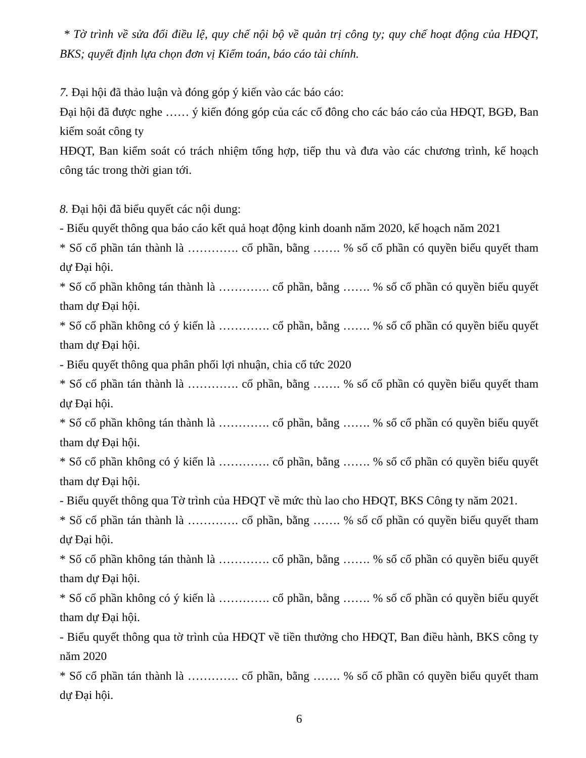* Tờ trình về sửa đổi điều lệ, quy chế nội bộ về quản trị công ty; quy chế hoạt động của HĐQT, BKS; quyết định lựa chọn đơn vị Kiểm toán, báo cáo tài chính.
7. Đại hội đã thảo luận và đóng góp ý kiến vào các báo cáo:
Đại hội đã được nghe …… ý kiến đóng góp của các cổ đông cho các báo cáo của HĐQT, BGĐ, Ban kiểm soát công ty
HĐQT, Ban kiểm soát có trách nhiệm tổng hợp, tiếp thu và đưa vào các chương trình, kế hoạch công tác trong thời gian tới.
8. Đại hội đã biểu quyết các nội dung:
- Biểu quyết thông qua báo cáo kết quả hoạt động kinh doanh năm 2020, kế hoạch năm 2021
* Số cổ phần tán thành là …………. cổ phần, bằng ……. % số cổ phần có quyền biểu quyết tham dự Đại hội.
* Số cổ phần không tán thành là …………. cổ phần, bằng ……. % số cổ phần có quyền biểu quyết tham dự Đại hội.
* Số cổ phần không có ý kiến là …………. cổ phần, bằng ……. % số cổ phần có quyền biểu quyết tham dự Đại hội.
- Biểu quyết thông qua phân phối lợi nhuận, chia cổ tức 2020
* Số cổ phần tán thành là …………. cổ phần, bằng ……. % số cổ phần có quyền biểu quyết tham dự Đại hội.
* Số cổ phần không tán thành là …………. cổ phần, bằng ……. % số cổ phần có quyền biểu quyết tham dự Đại hội.
* Số cổ phần không có ý kiến là …………. cổ phần, bằng ……. % số cổ phần có quyền biểu quyết tham dự Đại hội.
- Biểu quyết thông qua Tờ trình của HĐQT về mức thù lao cho HĐQT, BKS Công ty năm 2021.
* Số cổ phần tán thành là …………. cổ phần, bằng ……. % số cổ phần có quyền biểu quyết tham dự Đại hội.
* Số cổ phần không tán thành là …………. cổ phần, bằng ……. % số cổ phần có quyền biểu quyết tham dự Đại hội.
* Số cổ phần không có ý kiến là …………. cổ phần, bằng ……. % số cổ phần có quyền biểu quyết tham dự Đại hội.
- Biểu quyết thông qua tờ trình của HĐQT về tiền thưởng cho HĐQT, Ban điều hành, BKS công ty năm 2020
* Số cổ phần tán thành là …………. cổ phần, bằng ……. % số cổ phần có quyền biểu quyết tham dự Đại hội.
6